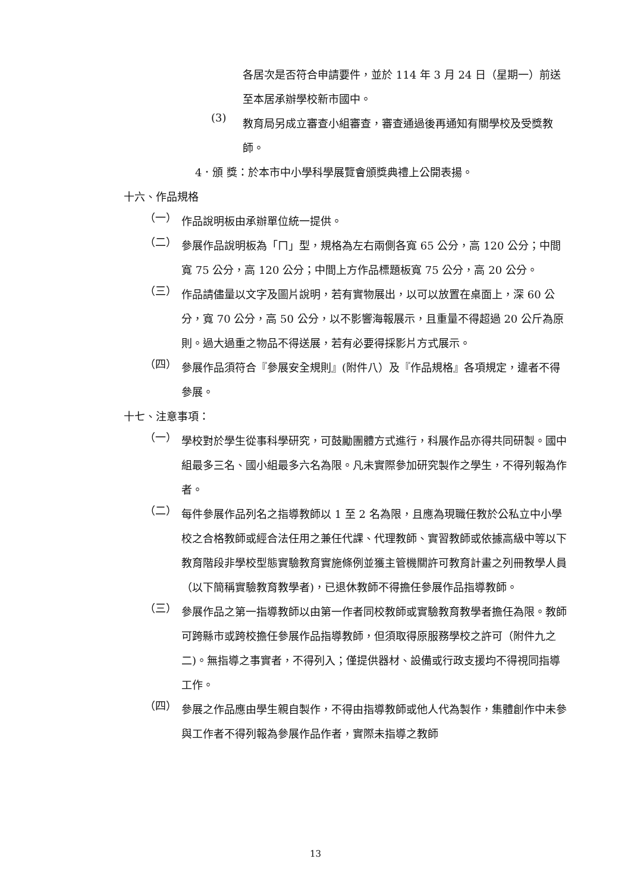各居次是否符合申請要件，並於 114 年 3 月 24 日（星期一）前送至本居承辦學校新市國中。
(3)
教育局另成立審查小組審查，審查通過後再通知有關學校及受獎教師。
4．頒 獎：於本市中小學科學展覽會頒獎典禮上公開表揚。
十六、作品規格
（一）
作品說明板由承辦單位統一提供。
（二）
參展作品說明板為「ㄇ」型，規格為左右兩側各寬 65 公分，高 120 公分；中間寬 75 公分，高 120 公分；中間上方作品標題板寬 75 公分，高 20 公分。
（三）
作品請儘量以文字及圖片說明，若有實物展出，以可以放置在桌面上，深 60 公分，寬 70 公分，高 50 公分，以不影響海報展示，且重量不得超過 20 公斤為原則。過大過重之物品不得送展，若有必要得採影片方式展示。
（四）
參展作品須符合『參展安全規則』(附件八）及『作品規格』各項規定，違者不得參展。
十七、注意事項：
（一）
學校對於學生從事科學研究，可鼓勵團體方式進行，科展作品亦得共同研製。國中組最多三名、國小組最多六名為限。凡未實際參加研究製作之學生，不得列報為作者。
（二）
每件參展作品列名之指導教師以 1 至 2 名為限，且應為現職任教於公私立中小學校之合格教師或經合法任用之兼任代課、代理教師、實習教師或依據高級中等以下教育階段非學校型態實驗教育實施條例並獲主管機關許可教育計畫之列冊教學人員（以下簡稱實驗教育教學者)，已退休教師不得擔任參展作品指導教師。
（三）
參展作品之第一指導教師以由第一作者同校教師或實驗教育教學者擔任為限。教師可跨縣市或跨校擔任參展作品指導教師，但須取得原服務學校之許可（附件九之二)。無指導之事實者，不得列入；僅提供器材、設備或行政支援均不得視同指導工作。
（四）
參展之作品應由學生親自製作，不得由指導教師或他人代為製作，集體創作中未參與工作者不得列報為參展作品作者，實際未指導之教師
13